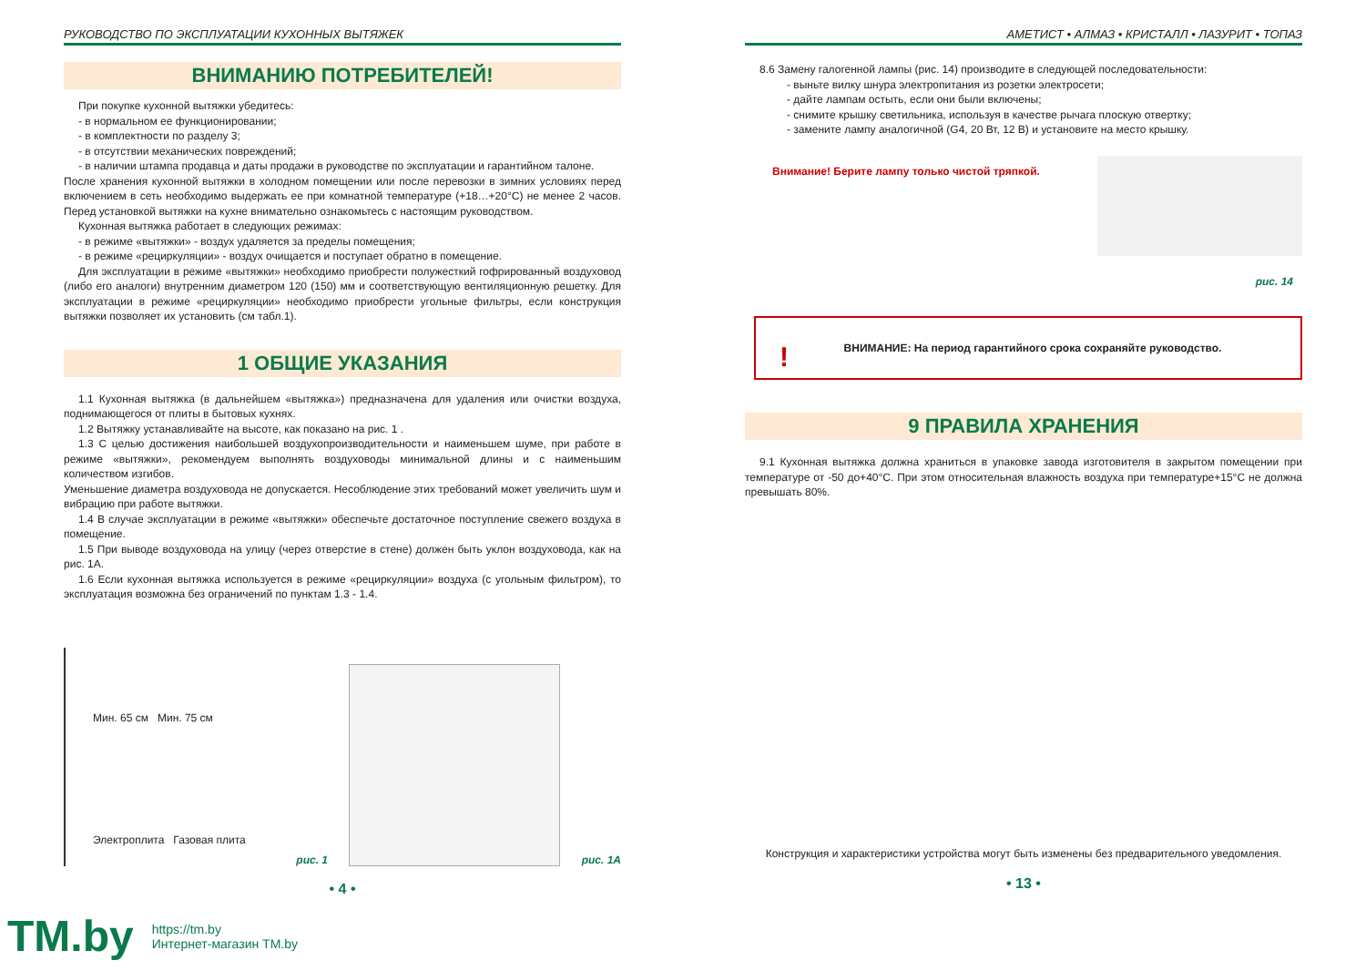РУКОВОДСТВО ПО ЭКСПЛУАТАЦИИ КУХОННЫХ ВЫТЯЖЕК
ВНИМАНИЮ ПОТРЕБИТЕЛЕЙ!
При покупке кухонной вытяжки убедитесь:
- в нормальном ее функционировании;
- в комплектности по разделу 3;
- в отсутствии механических повреждений;
- в наличии штампа продавца и даты продажи в руководстве по эксплуатации и гарантийном талоне.
После хранения кухонной вытяжки в холодном помещении или после перевозки в зимних условиях перед включением в сеть необходимо выдержать ее при комнатной температуре (+18…+20°С) не менее 2 часов. Перед установкой вытяжки на кухне внимательно ознакомьтесь с настоящим руководством.
Кухонная вытяжка работает в следующих режимах:
- в режиме «вытяжки» - воздух удаляется за пределы помещения;
- в режиме «рециркуляции» - воздух очищается и поступает обратно в помещение.
Для эксплуатации в режиме «вытяжки» необходимо приобрести полужесткий гофрированный воздуховод (либо его аналоги) внутренним диаметром 120 (150) мм и соответствующую вентиляционную решетку. Для эксплуатации в режиме «рециркуляции» необходимо приобрести угольные фильтры, если конструкция вытяжки позволяет их установить (см табл.1).
1 ОБЩИЕ УКАЗАНИЯ
1.1 Кухонная вытяжка (в дальнейшем «вытяжка») предназначена для удаления или очистки воздуха, поднимающегося от плиты в бытовых кухнях.
1.2 Вытяжку устанавливайте на высоте, как показано на рис. 1 .
1.3 С целью достижения наибольшей воздухопроизводительности и наименьшем шуме, при работе в режиме «вытяжки», рекомендуем выполнять воздуховоды минимальной длины и с наименьшим количеством изгибов.
Уменьшение диаметра воздуховода не допускается. Несоблюдение этих требований может увеличить шум и вибрацию при работе вытяжки.
1.4 В случае эксплуатации в режиме «вытяжки» обеспечьте достаточное поступление свежего воздуха в помещение.
1.5 При выводе воздуховода на улицу (через отверстие в стене) должен быть уклон воздуховода, как на рис. 1А.
1.6 Если кухонная вытяжка используется в режиме «рециркуляции» воздуха (с угольным фильтром), то эксплуатация возможна без ограничений по пунктам 1.3 - 1.4.
Мин. 65 см Мин. 75 см
Электроплита Газовая плита
рис. 1
рис. 1А
• 4 •
АМЕТИСТ • АЛМАЗ • КРИСТАЛЛ • ЛАЗУРИТ • ТОПАЗ
8.6 Замену галогенной лампы (рис. 14) производите в следующей последовательности:
- выньте вилку шнура электропитания из розетки электросети;
- дайте лампам остыть, если они были включены;
- снимите крышку светильника, используя в качестве рычага плоскую отвертку;
- замените лампу аналогичной (G4, 20 Вт, 12 В) и установите на место крышку.
Внимание! Берите лампу только чистой тряпкой.
рис. 14
! ВНИМАНИЕ: На период гарантийного срока сохраняйте руководство.
9 ПРАВИЛА ХРАНЕНИЯ
9.1 Кухонная вытяжка должна храниться в упаковке завода изготовителя в закрытом помещении при температуре от -50 до+40°С. При этом относительная влажность воздуха при температуре+15°С не должна превышать 80%.
Конструкция и характеристики устройства могут быть изменены без предварительного уведомления.
• 13 •
TM.by
https://tm.by
Интернет-магазин TM.by